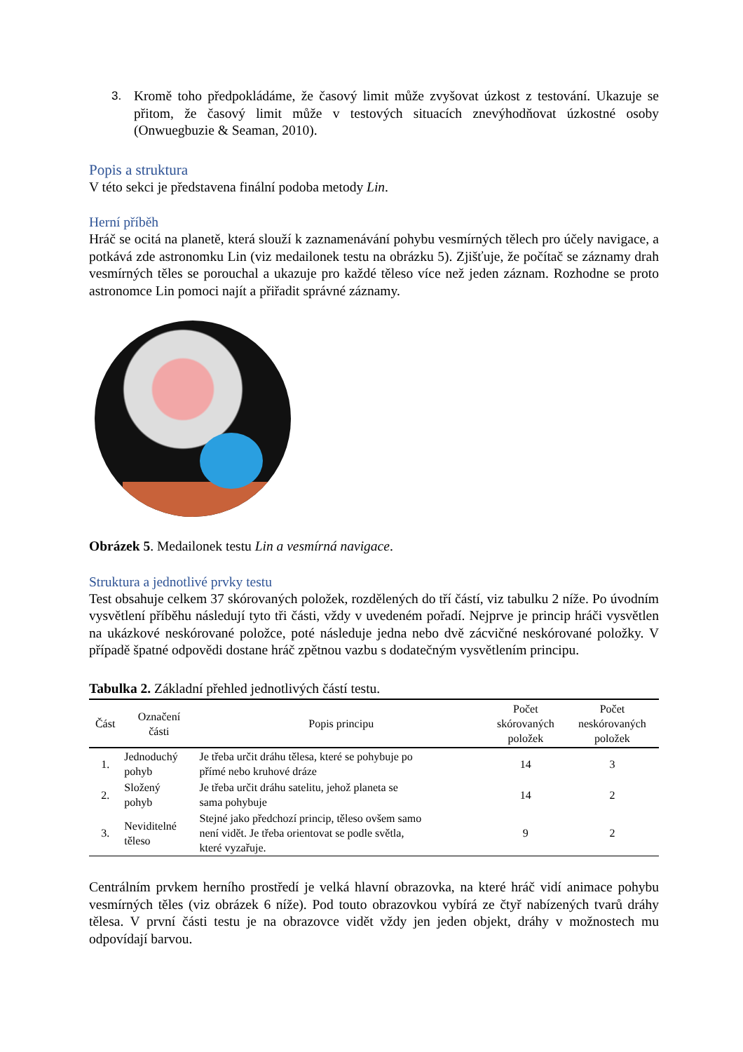3. Kromě toho předpokládáme, že časový limit může zvyšovat úzkost z testování. Ukazuje se přitom, že časový limit může v testových situacích znevýhodňovat úzkostné osoby (Onwuegbuzie & Seaman, 2010).
Popis a struktura
V této sekci je představena finální podoba metody Lin.
Herní příběh
Hráč se ocitá na planetě, která slouží k zaznamenávání pohybu vesmírných tělech pro účely navigace, a potkává zde astronomku Lin (viz medailonek testu na obrázku 5). Zjišťuje, že počítač se záznamy drah vesmírných těles se porouchal a ukazuje pro každé těleso více než jeden záznam. Rozhodne se proto astronomce Lin pomoci najít a přiřadit správné záznamy.
Obrázek 5. Medailonek testu Lin a vesmírná navigace.
Struktura a jednotlivé prvky testu
Test obsahuje celkem 37 skórovaných položek, rozdělených do tří částí, viz tabulku 2 níže. Po úvodním vysvětlení příběhu následují tyto tři části, vždy v uvedeném pořadí. Nejprve je princip hráči vysvětlen na ukázkové neskórované položce, poté následuje jedna nebo dvě zácvičné neskórované položky. V případě špatné odpovědi dostane hráč zpětnou vazbu s dodatečným vysvětlením principu.
Tabulka 2. Základní přehled jednotlivých částí testu.
| Část | Označení části | Popis principu | Počet skórovaných položek | Počet neskórovaných položek |
| --- | --- | --- | --- | --- |
| 1. | Jednoduchý pohyb | Je třeba určit dráhu tělesa, které se pohybuje po přímé nebo kruhové dráze | 14 | 3 |
| 2. | Složený pohyb | Je třeba určit dráhu satelitu, jehož planeta se sama pohybuje | 14 | 2 |
| 3. | Neviditelné těleso | Stejné jako předchozí princip, těleso ovšem samo není vidět. Je třeba orientovat se podle světla, které vyzařuje. | 9 | 2 |
Centrálním prvkem herního prostředí je velká hlavní obrazovka, na které hráč vidí animace pohybu vesmírných těles (viz obrázek 6 níže). Pod touto obrazovkou vybírá ze čtyř nabízených tvarů dráhy tělesa. V první části testu je na obrazovce vidět vždy jen jeden objekt, dráhy v možnostech mu odpovídají barvou.